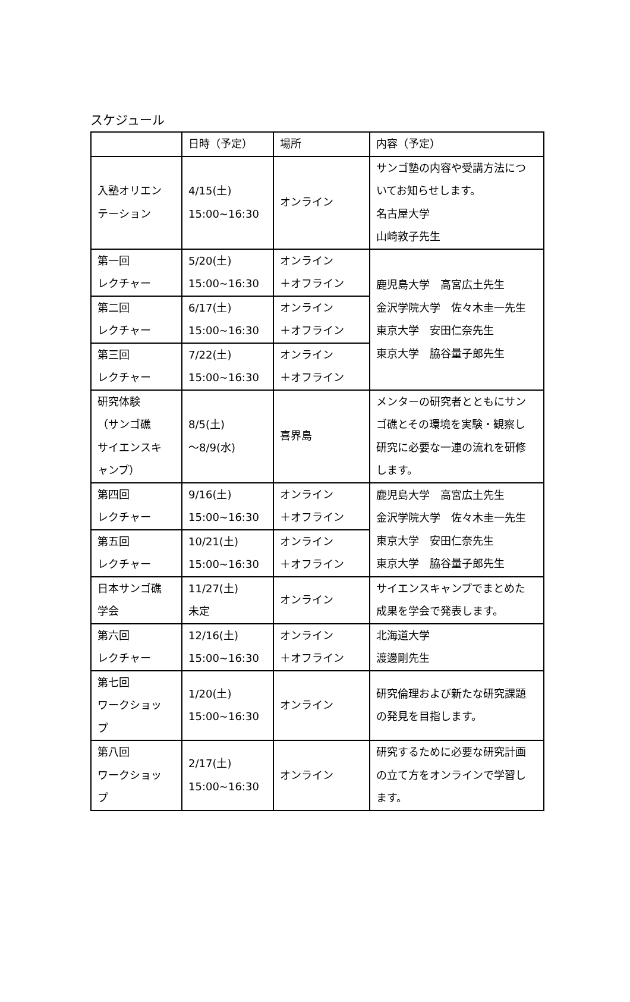スケジュール
| | 日時（予定） | 場所 | 内容（予定） |
| 入塾オリエン テーション | 4/15(土) 15:00~16:30 | オンライン | サンゴ塾の内容や受講方法につ いてお知らせします。 名古屋大学 山崎敦子先生 |
| 第一回 レクチャー | 5/20(土) 15:00~16:30 | オンライン ＋オフライン | 鹿児島大学 高宮広土先生 金沢学院大学 佐々木圭一先生 東京大学 安田仁奈先生 東京大学 脇谷量子郎先生 |
| 第二回 レクチャー | 6/17(土) 15:00~16:30 | オンライン ＋オフライン | |
| 第三回 レクチャー | 7/22(土) 15:00~16:30 | オンライン ＋オフライン | |
| 研究体験 （サンゴ礁 サイエンスキ ャンプ） | 8/5(土) ～8/9(水) | 喜界島 | メンターの研究者とともにサン ゴ礁とその環境を実験・観察し 研究に必要な一連の流れを研修 します。 |
| 第四回 レクチャー | 9/16(土) 15:00~16:30 | オンライン ＋オフライン | 鹿児島大学 高宮広土先生 金沢学院大学 佐々木圭一先生 東京大学 安田仁奈先生 東京大学 脇谷量子郎先生 |
| 第五回 レクチャー | 10/21(土) 15:00~16:30 | オンライン ＋オフライン | |
| 日本サンゴ礁 学会 | 11/27(土) 未定 | オンライン | サイエンスキャンプでまとめた 成果を学会で発表します。 |
| 第六回 レクチャー | 12/16(土) 15:00~16:30 | オンライン ＋オフライン | 北海道大学 渡邊剛先生 |
| 第七回 ワークショッ プ | 1/20(土) 15:00~16:30 | オンライン | 研究倫理および新たな研究課題 の発見を目指します。 |
| 第八回 ワークショッ プ | 2/17(土) 15:00~16:30 | オンライン | 研究するために必要な研究計画 の立て方をオンラインで学習し ます。 |